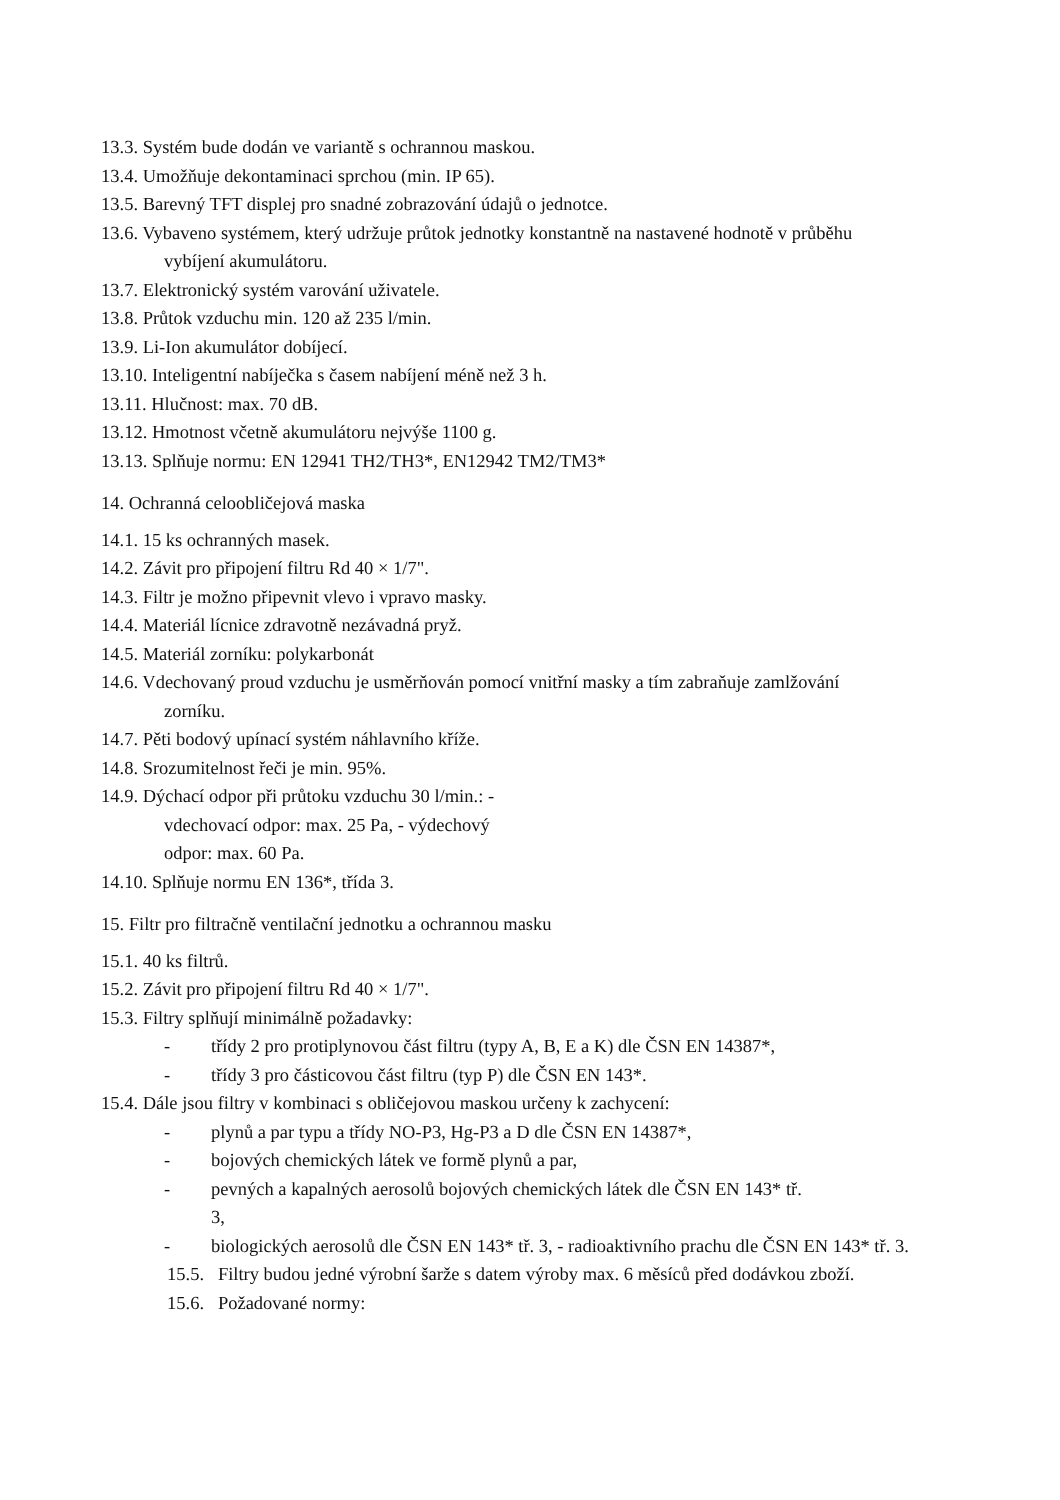13.3. Systém bude dodán ve variantě s ochrannou maskou.
13.4. Umožňuje dekontaminaci sprchou (min. IP 65).
13.5. Barevný TFT displej pro snadné zobrazování údajů o jednotce.
13.6. Vybaveno systémem, který udržuje průtok jednotky konstantně na nastavené hodnotě v průběhu
vybíjení akumulátoru.
13.7. Elektronický systém varování uživatele.
13.8. Průtok vzduchu min. 120 až 235 l/min.
13.9. Li-Ion akumulátor dobíjecí.
13.10. Inteligentní nabíječka s časem nabíjení méně než 3 h.
13.11. Hlučnost: max. 70 dB.
13.12. Hmotnost včetně akumulátoru nejvýše 1100 g.
13.13. Splňuje normu: EN 12941 TH2/TH3*, EN12942 TM2/TM3*
14. Ochranná celoobličejová maska
14.1. 15 ks ochranných masek.
14.2. Závit pro připojení filtru Rd 40 × 1/7".
14.3. Filtr je možno připevnit vlevo i vpravo masky.
14.4. Materiál lícnice zdravotně nezávadná pryž.
14.5. Materiál zorníku: polykarbonát
14.6. Vdechovaný proud vzduchu je usměrňován pomocí vnitřní masky a tím zabraňuje zamlžování
zorníku.
14.7. Pěti bodový upínací systém náhlavního kříže.
14.8. Srozumitelnost řeči je min. 95%.
14.9. Dýchací odpor při průtoku vzduchu 30 l/min.: -
vdechovací odpor: max. 25 Pa, - výdechový
odpor: max. 60 Pa.
14.10. Splňuje normu EN 136*, třída 3.
15. Filtr pro filtračně ventilační jednotku a ochrannou masku
15.1. 40 ks filtrů.
15.2. Závit pro připojení filtru Rd 40 × 1/7".
15.3. Filtry splňují minimálně požadavky:
- třídy 2 pro protiplynovou část filtru (typy A, B, E a K) dle ČSN EN 14387*,
- třídy 3 pro částicovou část filtru (typ P) dle ČSN EN 143*.
15.4. Dále jsou filtry v kombinaci s obličejovou maskou určeny k zachycení:
- plynů a par typu a třídy NO-P3, Hg-P3 a D dle ČSN EN 14387*,
- bojových chemických látek ve formě plynů a par,
- pevných a kapalných aerosolů bojových chemických látek dle ČSN EN 143* tř.
3,
- biologických aerosolů dle ČSN EN 143* tř. 3, - radioaktivního prachu dle ČSN EN 143* tř. 3.
15.5. Filtry budou jedné výrobní šarže s datem výroby max. 6 měsíců před dodávkou zboží.
15.6. Požadované normy: